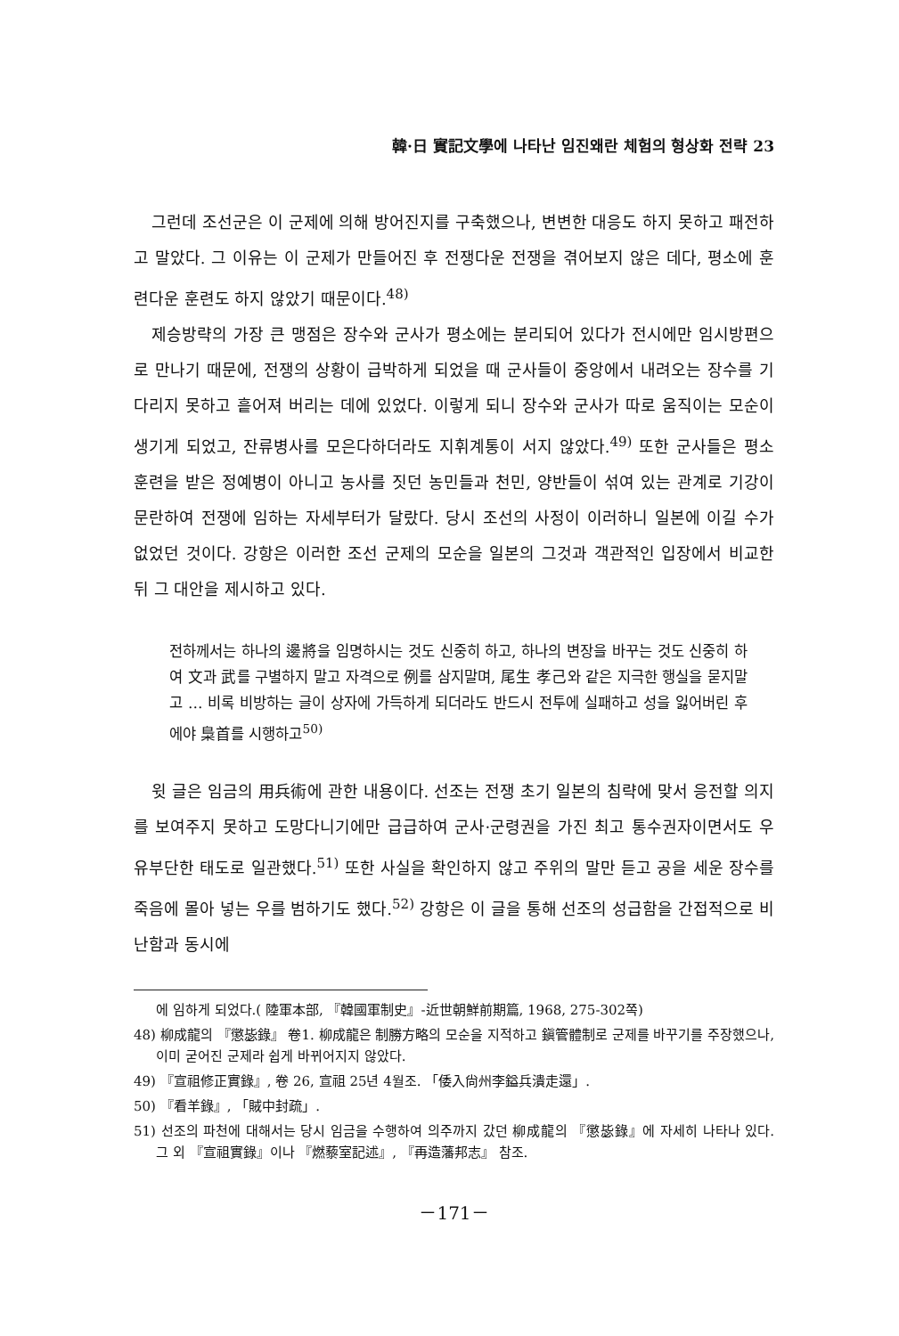韓·日 實記文學에 나타난 임진왜란 체험의 형상화 전략 23
그런데 조선군은 이 군제에 의해 방어진지를 구축했으나, 변변한 대응도 하지 못하고 패전하고 말았다. 그 이유는 이 군제가 만들어진 후 전쟁다운 전쟁을 겪어보지 않은 데다, 평소에 훈련다운 훈련도 하지 않았기 때문이다.<sup>48)</sup>
제승방략의 가장 큰 맹점은 장수와 군사가 평소에는 분리되어 있다가 전시에만 임시방편으로 만나기 때문에, 전쟁의 상황이 급박하게 되었을 때 군사들이 중앙에서 내려오는 장수를 기다리지 못하고 흩어져 버리는 데에 있었다. 이렇게 되니 장수와 군사가 따로 움직이는 모순이 생기게 되었고, 잔류병사를 모은다하더라도 지휘계통이 서지 않았다.<sup>49)</sup> 또한 군사들은 평소 훈련을 받은 정예병이 아니고 농사를 짓던 농민들과 천민, 양반들이 섞여 있는 관계로 기강이 문란하여 전쟁에 임하는 자세부터가 달랐다. 당시 조선의 사정이 이러하니 일본에 이길 수가 없었던 것이다. 강항은 이러한 조선 군제의 모순을 일본의 그것과 객관적인 입장에서 비교한 뒤 그 대안을 제시하고 있다.
전하께서는 하나의 邊將을 임명하시는 것도 신중히 하고, 하나의 변장을 바꾸는 것도 신중히 하여 文과 武를 구별하지 말고 자격으로 例를 삼지말며, 尾生 孝己와 같은 지극한 행실을 묻지말고 … 비록 비방하는 글이 상자에 가득하게 되더라도 반드시 전투에 실패하고 성을 잃어버린 후에야 梟首를 시행하고<sup>50)</sup>
윗 글은 임금의 用兵術에 관한 내용이다. 선조는 전쟁 초기 일본의 침략에 맞서 응전할 의지를 보여주지 못하고 도망다니기에만 급급하여 군사·군령권을 가진 최고 통수권자이면서도 우유부단한 태도로 일관했다.<sup>51)</sup> 또한 사실을 확인하지 않고 주위의 말만 듣고 공을 세운 장수를 죽음에 몰아 넣는 우를 범하기도 했다.<sup>52)</sup> 강항은 이 글을 통해 선조의 성급함을 간접적으로 비난함과 동시에
에 임하게 되었다.( 陸軍本部, 『韓國軍制史』-近世朝鮮前期篇, 1968, 275-302쪽)
48) 柳成龍의 『懲毖錄』 卷1. 柳成龍은 制勝方略의 모순을 지적하고 鎭管體制로 군제를 바꾸기를 주장했으나, 이미 굳어진 군제라 쉽게 바뀌어지지 않았다.
49) 『宣祖修正實錄』, 卷 26, 宣祖 25년 4월조. 「倭入尙州李鎰兵潰走還」.
50) 『看羊錄』, 「賊中封疏」.
51) 선조의 파천에 대해서는 당시 임금을 수행하여 의주까지 갔던 柳成龍의 『懲毖錄』에 자세히 나타나 있다. 그 외 『宣祖實錄』이나 『燃藜室記述』, 『再造藩邦志』 참조.
－171－